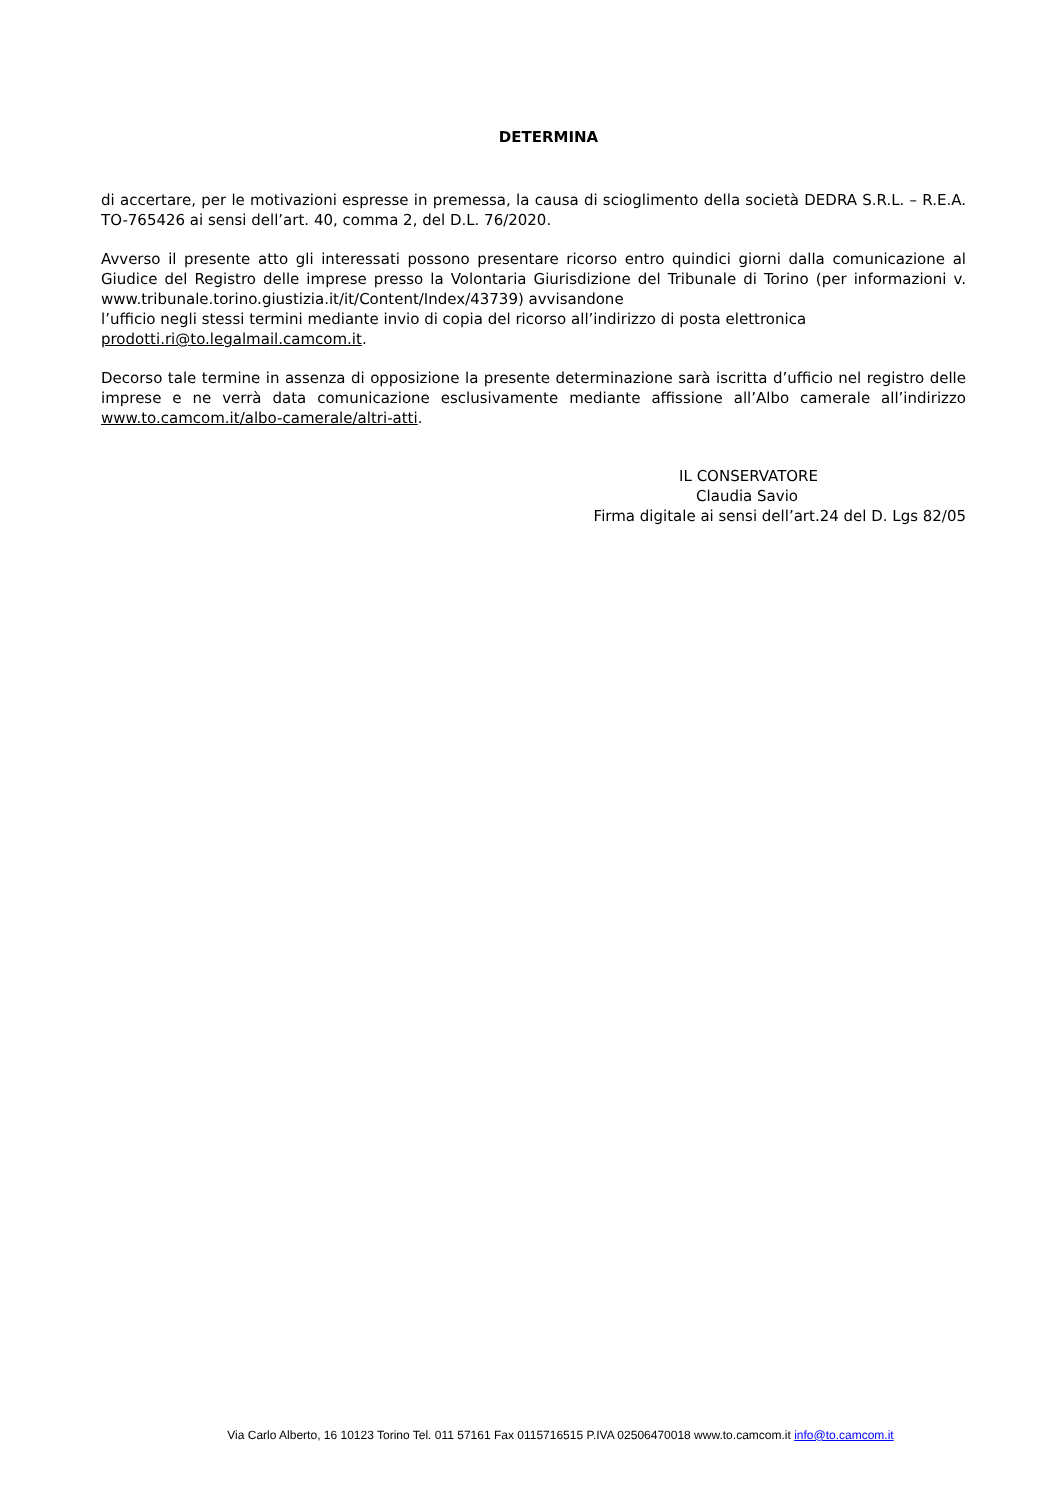DETERMINA
di accertare, per le motivazioni espresse in premessa, la causa di scioglimento della società DEDRA S.R.L. – R.E.A. TO-765426 ai sensi dell’art. 40, comma 2, del D.L. 76/2020.
Avverso il presente atto gli interessati possono presentare ricorso entro quindici giorni dalla comunicazione al Giudice del Registro delle imprese presso la Volontaria Giurisdizione del Tribunale di Torino (per informazioni v. www.tribunale.torino.giustizia.it/it/Content/Index/43739) avvisandone
l’ufficio negli stessi termini mediante invio di copia del ricorso all’indirizzo di posta elettronica
prodotti.ri@to.legalmail.camcom.it.
Decorso tale termine in assenza di opposizione la presente determinazione sarà iscritta d’ufficio nel registro delle imprese e ne verrà data comunicazione esclusivamente mediante affissione all’Albo camerale all’indirizzo www.to.camcom.it/albo-camerale/altri-atti.
IL CONSERVATORE
Claudia Savio
Firma digitale ai sensi dell’art.24 del D. Lgs 82/05
Via Carlo Alberto, 16 10123 Torino Tel. 011 57161 Fax 0115716515 P.IVA 02506470018 www.to.camcom.it info@to.camcom.it